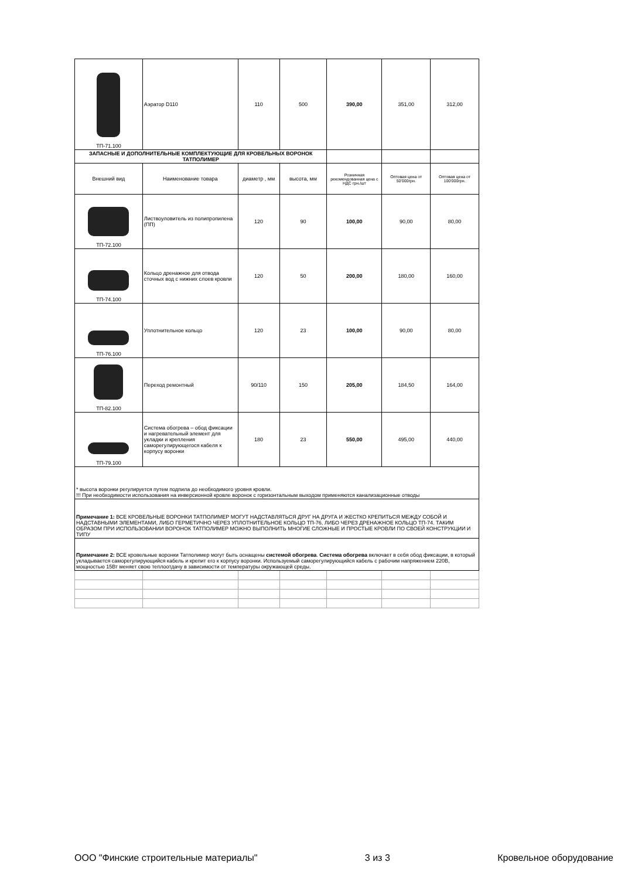| ТП-71.100 | Аэратор D110 | 110 | 500 | 390,00 | 351,00 | 312,00 |
| ЗАПАСНЫЕ И ДОПОЛНИТЕЛЬНЫЕ КОМПЛЕКТУЮЩИЕ ДЛЯ КРОВЕЛЬНЫХ ВОРОНОК ТАТПОЛИМЕР | | | | | | |
| Внешний вид | Наименование товара | диаметр , мм | высота, мм | Розничная рекомендованная цена с НДС грн./шт | Оптовая цена от 50'000грн. | Оптовая цена от 100'000грн. |
| ТП-72.100 | Листвоуловитель из полипропилена (ПП) | 120 | 90 | 100,00 | 90,00 | 80,00 |
| ТП-74.100 | Кольцо дренажное для отвода сточных вод с нижних слоев кровли | 120 | 50 | 200,00 | 180,00 | 160,00 |
| ТП-76.100 | Уплотнительное кольцо | 120 | 23 | 100,00 | 90,00 | 80,00 |
| ТП-82.100 | Переход ремонтный | 90/110 | 150 | 205,00 | 184,50 | 164,00 |
| ТП-79.100 | Система обогрева – обод фиксации и нагревательный элемент для укладки и крепления саморегулирующегося кабеля к корпусу воронки | 180 | 23 | 550,00 | 495,00 | 440,00 |
| * высота воронки регулируется путем подпила до необходимого уровня кровли. !!! При необходимости использования на инверсионной кровле воронок с горизонтальным выходом применяются канализационные отводы | | | | | | |
| Примечание 1: ВСЕ КРОВЕЛЬНЫЕ ВОРОНКИ ТАТПОЛИМЕР МОГУТ НАДСТАВЛЯТЬСЯ ДРУГ НА ДРУГА И ЖЕСТКО КРЕПИТЬСЯ МЕЖДУ СОБОЙ И НАДСТАВНЫМИ ЭЛЕМЕНТАМИ, ЛИБО ГЕРМЕТИЧНО ЧЕРЕЗ УПЛОТНИТЕЛЬНОЕ КОЛЬЦО ТП-76, ЛИБО ЧЕРЕЗ ДРЕНАЖНОЕ КОЛЬЦО ТП-74. ТАКИМ ОБРАЗОМ ПРИ ИСПОЛЬЗОВАНИИ ВОРОНОК ТАТПОЛИМЕР МОЖНО ВЫПОЛНИТЬ МНОГИЕ СЛОЖНЫЕ И ПРОСТЫЕ КРОВЛИ ПО СВОЕЙ КОНСТРУКЦИИ И ТИПУ | | | | | | |
| Примечание 2: ВСЕ кровельные воронки Татполимер могут быть оснащены системой обогрева . Система обогрева включает в себя обод фиксации, в который укладывается саморегулирующийся кабель и крепит его к корпусу воронки. Используемый саморегулирующийся кабель с рабочим напряжением 220В, мощностью 15Вт меняет свою теплоотдачу в зависимости от температуры окружающей среды. | | | | | | |
ООО "Финские строительные материалы" 3 из 3 Кровельное оборудование